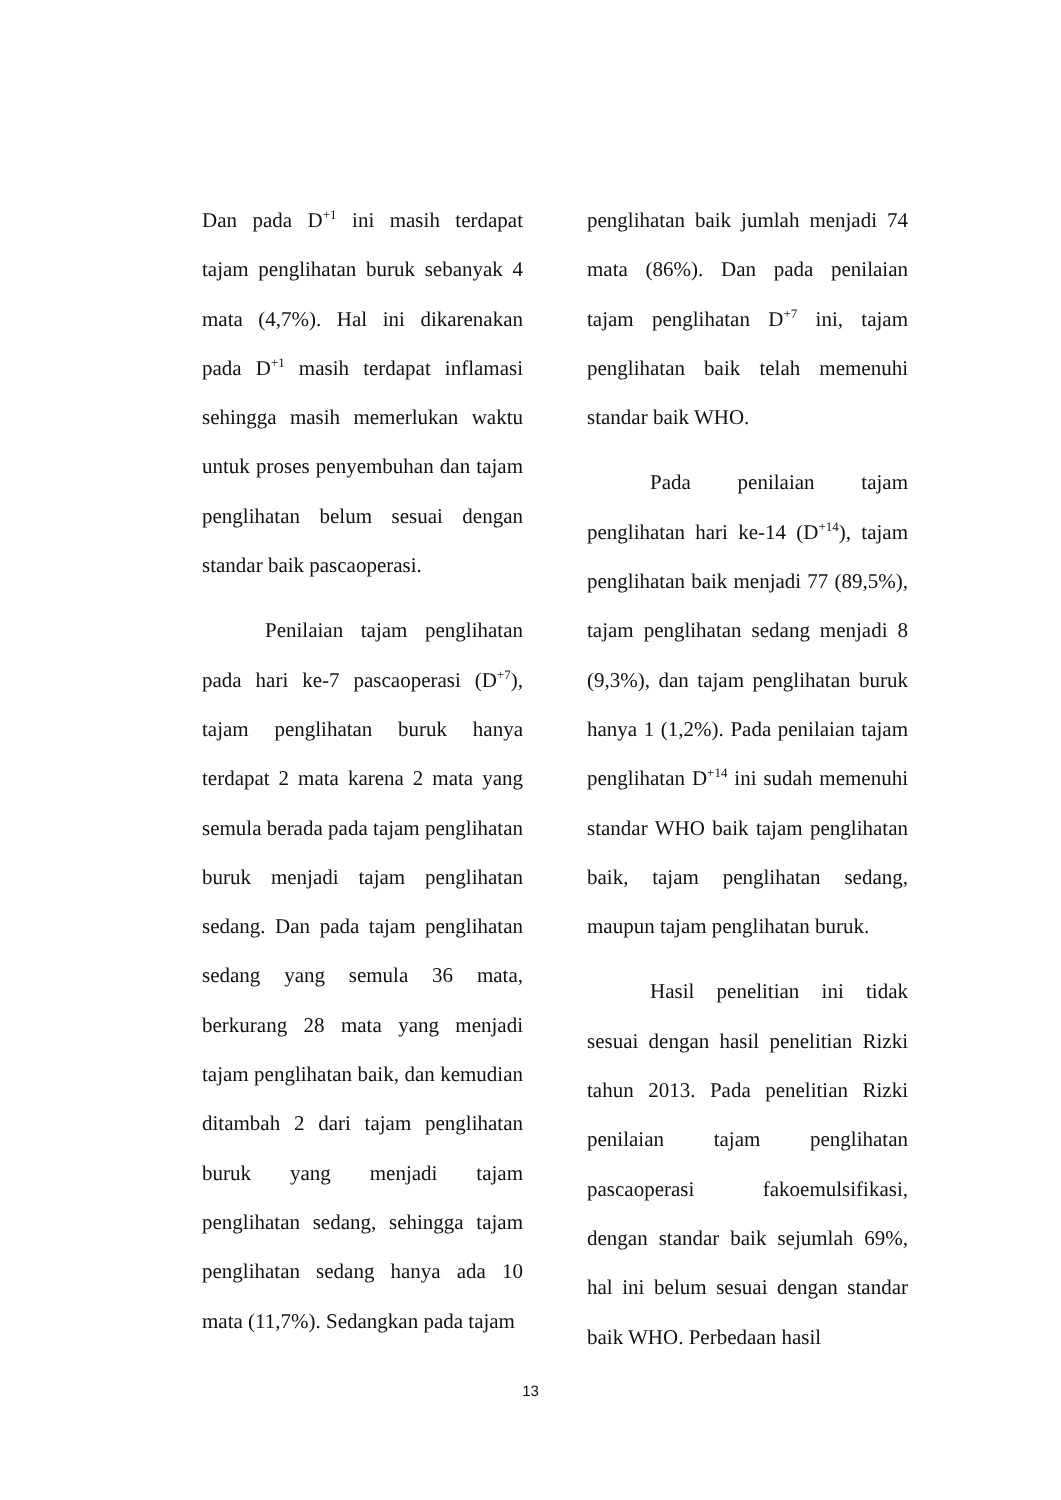Dan pada D<sup>+1</sup> ini masih terdapat tajam penglihatan buruk sebanyak 4 mata (4,7%). Hal ini dikarenakan pada D<sup>+1</sup> masih terdapat inflamasi sehingga masih memerlukan waktu untuk proses penyembuhan dan tajam penglihatan belum sesuai dengan standar baik pascaoperasi.
Penilaian tajam penglihatan pada hari ke-7 pascaoperasi (D<sup>+7</sup>), tajam penglihatan buruk hanya terdapat 2 mata karena 2 mata yang semula berada pada tajam penglihatan buruk menjadi tajam penglihatan sedang. Dan pada tajam penglihatan sedang yang semula 36 mata, berkurang 28 mata yang menjadi tajam penglihatan baik, dan kemudian ditambah 2 dari tajam penglihatan buruk yang menjadi tajam penglihatan sedang, sehingga tajam penglihatan sedang hanya ada 10 mata (11,7%). Sedangkan pada tajam
penglihatan baik jumlah menjadi 74 mata (86%). Dan pada penilaian tajam penglihatan D<sup>+7</sup> ini, tajam penglihatan baik telah memenuhi standar baik WHO.
Pada penilaian tajam penglihatan hari ke-14 (D<sup>+14</sup>), tajam penglihatan baik menjadi 77 (89,5%), tajam penglihatan sedang menjadi 8 (9,3%), dan tajam penglihatan buruk hanya 1 (1,2%). Pada penilaian tajam penglihatan D<sup>+14</sup> ini sudah memenuhi standar WHO baik tajam penglihatan baik, tajam penglihatan sedang, maupun tajam penglihatan buruk.
Hasil penelitian ini tidak sesuai dengan hasil penelitian Rizki tahun 2013. Pada penelitian Rizki penilaian tajam penglihatan pascaoperasi fakoemulsifikasi, dengan standar baik sejumlah 69%, hal ini belum sesuai dengan standar baik WHO. Perbedaan hasil
13